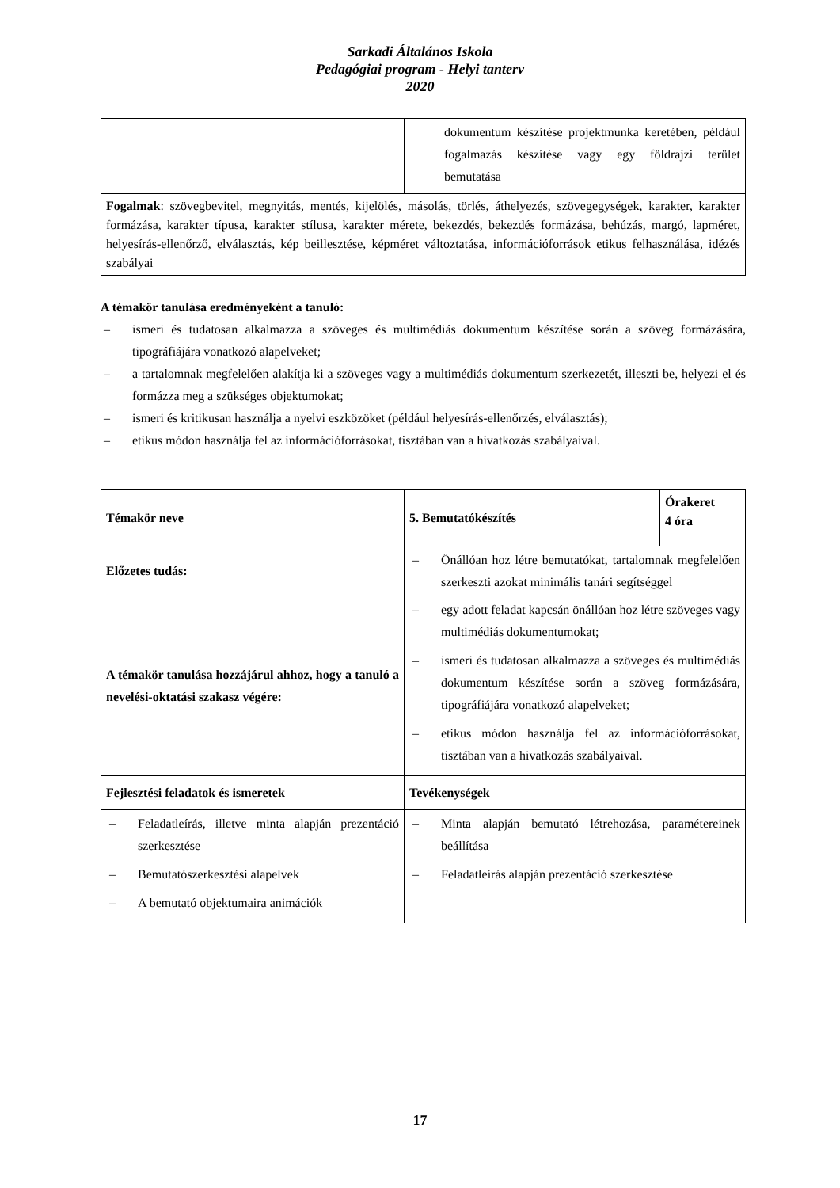Sarkadi Általános Iskola
Pedagógiai program - Helyi tanterv
2020
| | dokumentum készítése projektmunka keretében, például fogalmazás készítése vagy egy földrajzi terület bemutatása |
| Fogalmak : szövegbevitel, megnyitás, mentés, kijelölés, másolás, törlés, áthelyezés, szövegegységek, karakter, karakter formázása, karakter típusa, karakter stílusa, karakter mérete, bekezdés, bekezdés formázása, behúzás, margó, lapméret, helyesírás-ellenőrző, elválasztás, kép beillesztése, képméret változtatása, információforrások etikus felhasználása, idézés szabályai | |
A témakör tanulása eredményeként a tanuló:
– ismeri és tudatosan alkalmazza a szöveges és multimédiás dokumentum készítése során a szöveg formázására, tipográfiájára vonatkozó alapelveket;
– a tartalomnak megfelelően alakítja ki a szöveges vagy a multimédiás dokumentum szerkezetét, illeszti be, helyezi el és formázza meg a szükséges objektumokat;
– ismeri és kritikusan használja a nyelvi eszközöket (például helyesírás-ellenőrzés, elválasztás);
– etikus módon használja fel az információforrásokat, tisztában van a hivatkozás szabályaival.
| Témakör neve | 5. Bemutatókészítés | Órakeret 4 óra |
| Előzetes tudás: | – Önállóan hoz létre bemutatókat, tartalomnak megfelelően szerkeszti azokat minimális tanári segítséggel | |
| A témakör tanulása hozzájárul ahhoz, hogy a tanuló a nevelési-oktatási szakasz végére: | – egy adott feladat kapcsán önállóan hoz létre szöveges vagy multimédiás dokumentumokat; – ismeri és tudatosan alkalmazza a szöveges és multimédiás dokumentum készítése során a szöveg formázására, tipográfiájára vonatkozó alapelveket; – etikus módon használja fel az információforrásokat, tisztában van a hivatkozás szabályaival. | |
| Fejlesztési feladatok és ismeretek | Tevékenységek | |
| – Feladatleírás, illetve minta alapján prezentáció szerkesztése – Bemutatószerkesztési alapelvek – A bemutató objektumaira animációk | – Minta alapján bemutató létrehozása, paramétereinek beállítása – Feladatleírás alapján prezentáció szerkesztése | |
17